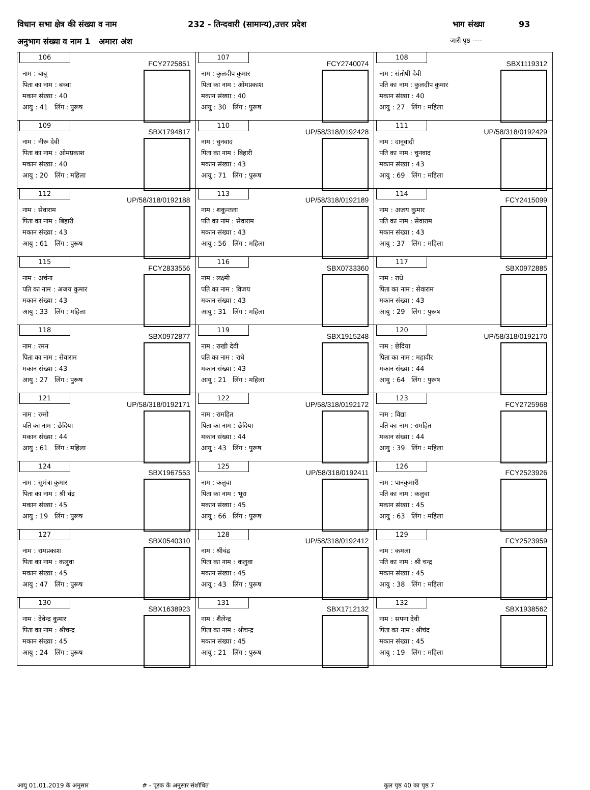विधान सभा क्षेत्र की संख्या व नाम 232 - तिन्दवारी (सामान्य),उत्तर प्रदेश भाग संख्या 93
अनुभाग संख्या व नाम 1 अमारा अंश जारी पृष्ठ ----
| 106 FCY2725851 नाम : बाबू पिता का नाम : बच्चा मकान संख्या : 40 आयु : 41 लिंग : पुरूष | 107 FCY2740074 नाम : कुलदीप कुमार पिता का नाम : ओंमप्रकाश मकान संख्या : 40 आयु : 30 लिंग : पुरूष | 108 SBX1119312 नाम : संतोषी देवी पति का नाम : कुलदीप कुमार मकान संख्या : 40 आयु : 27 लिंग : महिला |
| 109 SBX1794817 नाम : नीरू देवी पिता का नाम : ओमप्रकाश मकान संख्या : 40 आयु : 20 लिंग : महिला | 110 UP/58/318/0192428 नाम : चुनवाद पिता का नाम : बिहारी मकान संख्या : 43 आयु : 71 लिंग : पुरूष | 111 UP/58/318/0192429 नाम : दानूवादी पति का नाम : चुनवाद मकान संख्या : 43 आयु : 69 लिंग : महिला |
| 112 UP/58/318/0192188 नाम : सेवाराम पिता का नाम : बिहारी मकान संख्या : 43 आयु : 61 लिंग : पुरूष | 113 UP/58/318/0192189 नाम : शकुन्तला पति का नाम : सेवाराम मकान संख्या : 43 आयु : 56 लिंग : महिला | 114 FCY2415099 नाम : अजय कुमार पति का नाम : सेवाराम मकान संख्या : 43 आयु : 37 लिंग : महिला |
| 115 FCY2833556 नाम : अर्चना पति का नाम : अजय कुमार मकान संख्या : 43 आयु : 33 लिंग : महिला | 116 SBX0733360 नाम : लक्ष्मी पति का नाम : विजय मकान संख्या : 43 आयु : 31 लिंग : महिला | 117 SBX0972885 नाम : राधे पिता का नाम : सेवाराम मकान संख्या : 43 आयु : 29 लिंग : पुरूष |
| 118 SBX0972877 नाम : रमन पिता का नाम : सेवाराम मकान संख्या : 43 आयु : 27 लिंग : पुरूष | 119 SBX1915248 नाम : राखी देवी पति का नाम : राधे मकान संख्या : 43 आयु : 21 लिंग : महिला | 120 UP/58/318/0192170 नाम : छेदिया पिता का नाम : महावीर मकान संख्या : 44 आयु : 64 लिंग : पुरूष |
| 121 UP/58/318/0192171 नाम : रम्मो पति का नाम : छेदिया मकान संख्या : 44 आयु : 61 लिंग : महिला | 122 UP/58/318/0192172 नाम : रामहित पिता का नाम : छेदिया मकान संख्या : 44 आयु : 43 लिंग : पुरूष | 123 FCY2725968 नाम : विद्या पति का नाम : रामहित मकान संख्या : 44 आयु : 39 लिंग : महिला |
| 124 SBX1967553 नाम : सुमंत्रा कुमार पिता का नाम : श्री चंद्र मकान संख्या : 45 आयु : 19 लिंग : पुरूष | 125 UP/58/318/0192411 नाम : कलुवा पिता का नाम : भूरा मकान संख्या : 45 आयु : 66 लिंग : पुरूष | 126 FCY2523926 नाम : पानकुमारी पति का नाम : कलुवा मकान संख्या : 45 आयु : 63 लिंग : महिला |
| 127 SBX0540310 नाम : रामप्रकाश पिता का नाम : कलुवा मकान संख्या : 45 आयु : 47 लिंग : पुरूष | 128 UP/58/318/0192412 नाम : श्रीचंद्र पिता का नाम : कलुवा मकान संख्या : 45 आयु : 43 लिंग : पुरूष | 129 FCY2523959 नाम : कमला पति का नाम : श्री चन्द्र मकान संख्या : 45 आयु : 38 लिंग : महिला |
| 130 SBX1638923 नाम : देवेन्द्र कुमार पिता का नाम : श्रीचन्द्र मकान संख्या : 45 आयु : 24 लिंग : पुरूष | 131 SBX1712132 नाम : शैलेन्द्र पिता का नाम : श्रीचन्द्र मकान संख्या : 45 आयु : 21 लिंग : पुरूष | 132 SBX1938562 नाम : सपना देवी पिता का नाम : श्रीचंद मकान संख्या : 45 आयु : 19 लिंग : महिला |
आयु 01.01.2019 के अनुसार # - पूरक के अनुसार संशोधित कुल पृष्ठ 40 का पृष्ठ 7